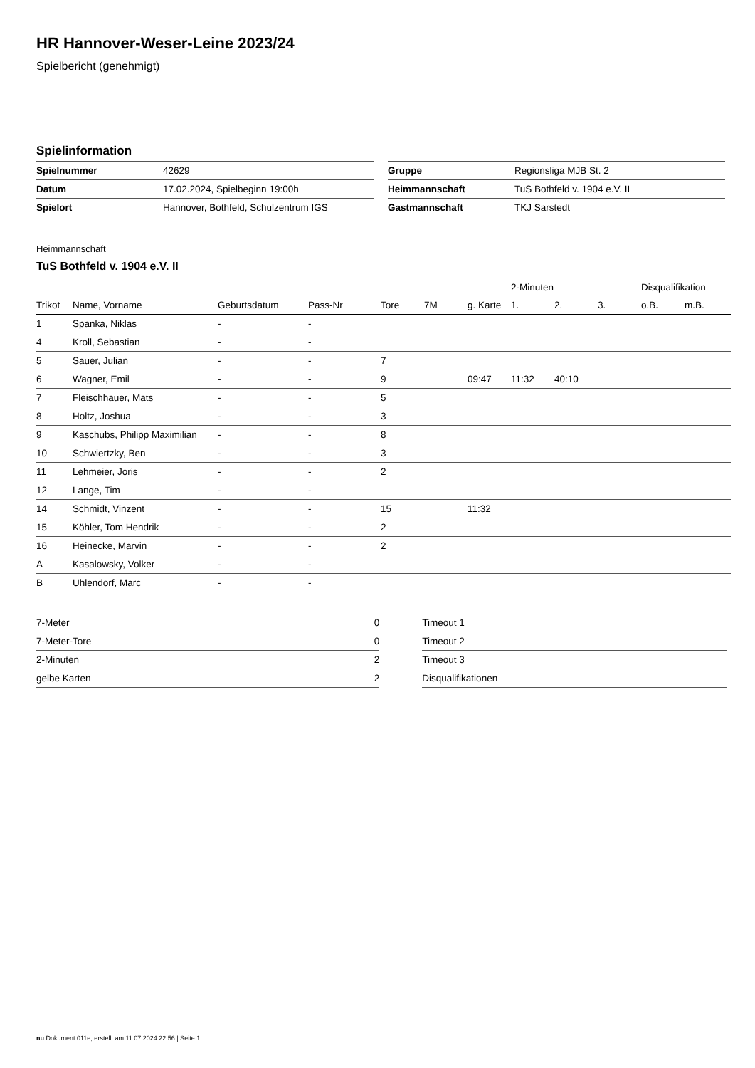HR Hannover-Weser-Leine 2023/24
Spielbericht (genehmigt)
Spielinformation
| Spielnummer | 42629 |
| Datum | 17.02.2024, Spielbeginn 19:00h |
| Spielort | Hannover, Bothfeld, Schulzentrum IGS |
| Gruppe | Regionsliga MJB St. 2 |
| Heimmannschaft | TuS Bothfeld v. 1904 e.V. II |
| Gastmannschaft | TKJ Sarstedt |
Heimmannschaft
TuS Bothfeld v. 1904 e.V. II
| | | | | | | | 2-Minuten | | | Disqualifikation | |
| --- | --- | --- | --- | --- | --- | --- | --- | --- | --- | --- | --- |
| Trikot | Name, Vorname | Geburtsdatum | Pass-Nr | Tore | 7M | g. Karte | 1. | 2. | 3. | o.B. | m.B. |
| 1 | Spanka, Niklas | - | - | | | | | | | | |
| 4 | Kroll, Sebastian | - | - | | | | | | | | |
| 5 | Sauer, Julian | - | - | 7 | | | | | | | |
| 6 | Wagner, Emil | - | - | 9 | | 09:47 | 11:32 | 40:10 | | | |
| 7 | Fleischhauer, Mats | - | - | 5 | | | | | | | |
| 8 | Holtz, Joshua | - | - | 3 | | | | | | | |
| 9 | Kaschubs, Philipp Maximilian | - | - | 8 | | | | | | | |
| 10 | Schwiertzky, Ben | - | - | 3 | | | | | | | |
| 11 | Lehmeier, Joris | - | - | 2 | | | | | | | |
| 12 | Lange, Tim | - | - | | | | | | | | |
| 14 | Schmidt, Vinzent | - | - | 15 | | 11:32 | | | | | |
| 15 | Köhler, Tom Hendrik | - | - | 2 | | | | | | | |
| 16 | Heinecke, Marvin | - | - | 2 | | | | | | | |
| A | Kasalowsky, Volker | - | - | | | | | | | | |
| B | Uhlendorf, Marc | - | - | | | | | | | | |
| 7-Meter | 0 |
| 7-Meter-Tore | 0 |
| 2-Minuten | 2 |
| gelbe Karten | 2 |
| Timeout 1 |
| Timeout 2 |
| Timeout 3 |
| Disqualifikationen |
nu.Dokument 011e, erstellt am 11.07.2024 22:56 | Seite 1